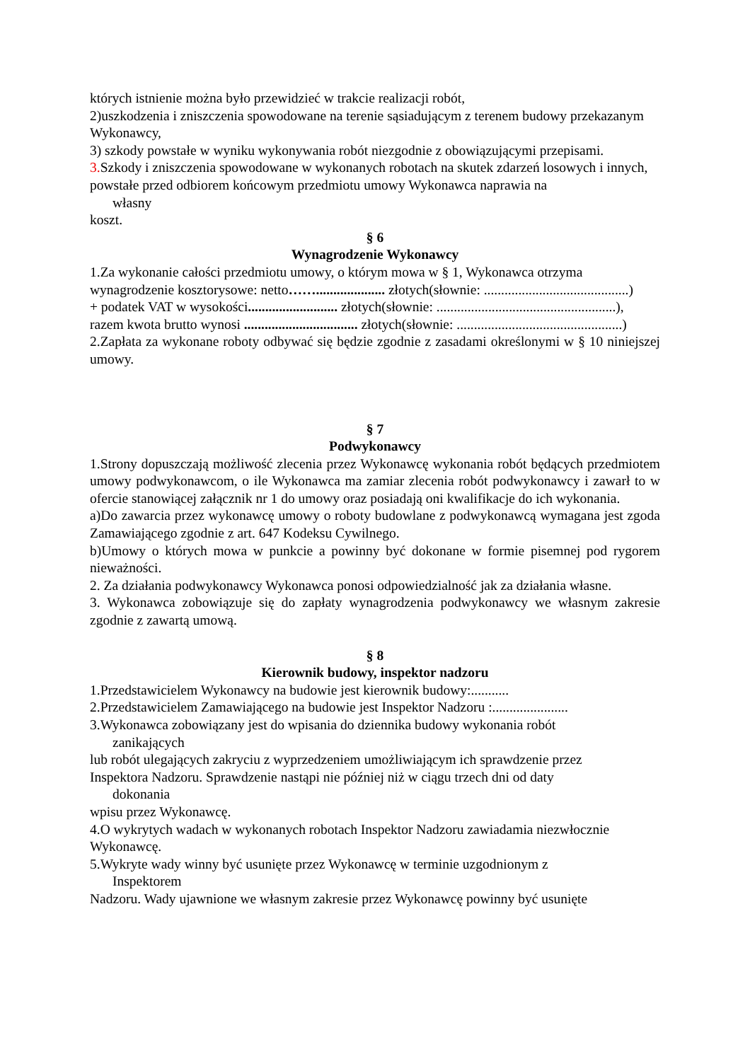których istnienie można było przewidzieć w trakcie realizacji robót,
2)uszkodzenia i zniszczenia spowodowane na terenie sąsiadującym z terenem budowy przekazanym Wykonawcy,
3) szkody powstałe w wyniku wykonywania robót niezgodnie z obowiązującymi przepisami.
3. Szkody i zniszczenia spowodowane w wykonanych robotach na skutek zdarzeń losowych i innych, powstałe przed odbiorem końcowym przedmiotu umowy Wykonawca naprawia na
własny
koszt.
§ 6
Wynagrodzenie Wykonawcy
1.Za wykonanie całości przedmiotu umowy, o którym mowa w § 1, Wykonawca otrzyma wynagrodzenie kosztorysowe: netto…….................... złotych(słownie: ..........................................)
+ podatek VAT w wysokości.......................... złotych(słownie: ....................................................), razem kwota brutto wynosi ................................. złotych(słownie: ................................................)
2.Zapłata za wykonane roboty odbywać się będzie zgodnie z zasadami określonymi w § 10 niniejszej umowy.
§ 7
Podwykonawcy
1.Strony dopuszczają możliwość zlecenia przez Wykonawcę wykonania robót będących przedmiotem umowy podwykonawcom, o ile Wykonawca ma zamiar zlecenia robót podwykonawcy i zawarł to w ofercie stanowiącej załącznik nr 1 do umowy oraz posiadają oni kwalifikacje do ich wykonania.
a)Do zawarcia przez wykonawcę umowy o roboty budowlane z podwykonawcą wymagana jest zgoda Zamawiającego zgodnie z art. 647 Kodeksu Cywilnego.
b)Umowy o których mowa w punkcie a powinny być dokonane w formie pisemnej pod rygorem nieważności.
2. Za działania podwykonawcy Wykonawca ponosi odpowiedzialność jak za działania własne.
3. Wykonawca zobowiązuje się do zapłaty wynagrodzenia podwykonawcy we własnym zakresie zgodnie z zawartą umową.
§ 8
Kierownik budowy, inspektor nadzoru
1.Przedstawicielem Wykonawcy na budowie jest kierownik budowy:...........
2.Przedstawicielem Zamawiającego na budowie jest Inspektor Nadzoru :......................
3.Wykonawca zobowiązany jest do wpisania do dziennika budowy wykonania robót
zanikających
lub robót ulegających zakryciu z wyprzedzeniem umożliwiającym ich sprawdzenie przez
Inspektora Nadzoru. Sprawdzenie nastąpi nie później niż w ciągu trzech dni od daty
dokonania
wpisu przez Wykonawcę.
4.O wykrytych wadach w wykonanych robotach Inspektor Nadzoru zawiadamia niezwłocznie Wykonawcę.
5.Wykryte wady winny być usunięte przez Wykonawcę w terminie uzgodnionym z
Inspektorem
Nadzoru. Wady ujawnione we własnym zakresie przez Wykonawcę powinny być usunięte